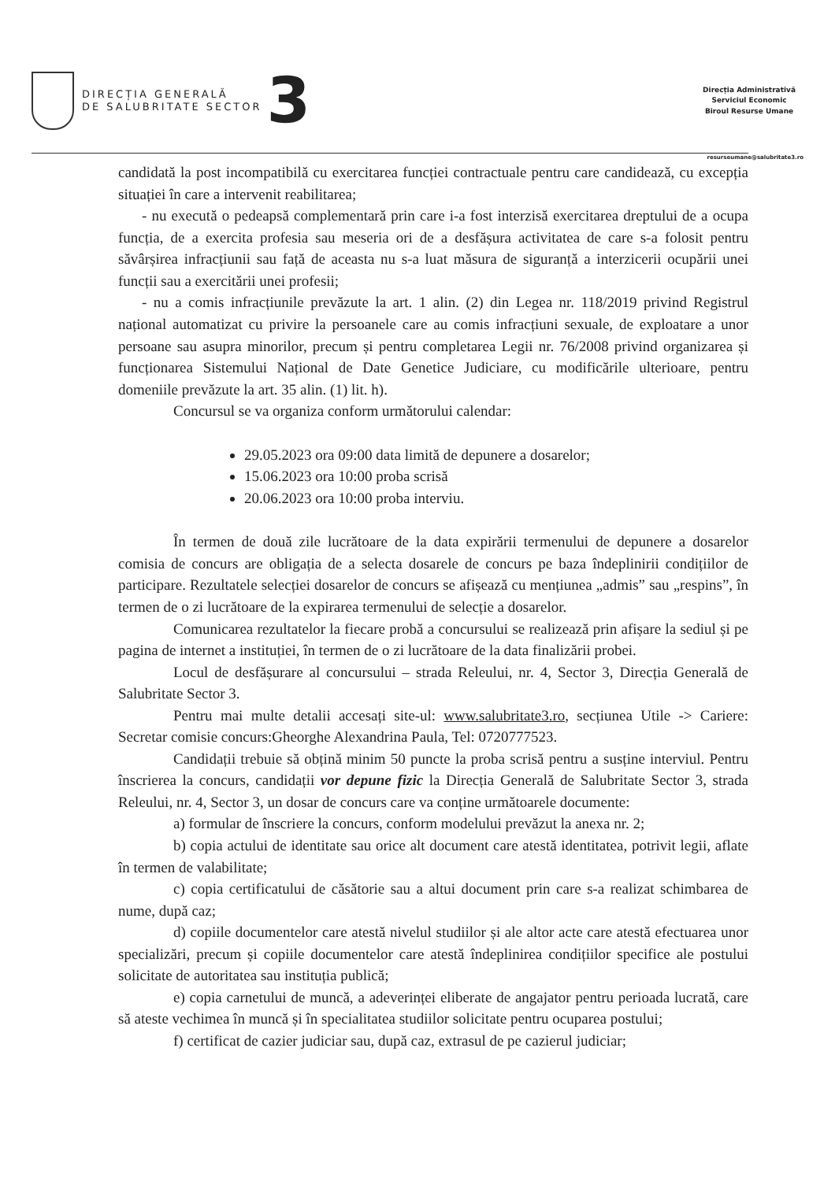DIRECȚIA GENERALĂ
DE SALUBRITATE SECTOR
3
Direcția Administrativă
Serviciul Economic
Biroul Resurse Umane
resurseumane@salubritate3.ro
candidată la post incompatibilă cu exercitarea funcției contractuale pentru care candidează, cu excepția situației în care a intervenit reabilitarea;
- nu execută o pedeapsă complementară prin care i-a fost interzisă exercitarea dreptului de a ocupa funcția, de a exercita profesia sau meseria ori de a desfășura activitatea de care s-a folosit pentru săvârșirea infracțiunii sau față de aceasta nu s-a luat măsura de siguranță a interzicerii ocupării unei funcții sau a exercitării unei profesii;
- nu a comis infracțiunile prevăzute la art. 1 alin. (2) din Legea nr. 118/2019 privind Registrul național automatizat cu privire la persoanele care au comis infracțiuni sexuale, de exploatare a unor persoane sau asupra minorilor, precum și pentru completarea Legii nr. 76/2008 privind organizarea și funcționarea Sistemului Național de Date Genetice Judiciare, cu modificările ulterioare, pentru domeniile prevăzute la art. 35 alin. (1) lit. h).
Concursul se va organiza conform următorului calendar:
29.05.2023 ora 09:00 data limită de depunere a dosarelor;
15.06.2023 ora 10:00 proba scrisă
20.06.2023 ora 10:00 proba interviu.
În termen de două zile lucrătoare de la data expirării termenului de depunere a dosarelor comisia de concurs are obligația de a selecta dosarele de concurs pe baza îndeplinirii condițiilor de participare. Rezultatele selecției dosarelor de concurs se afișează cu mențiunea „admis” sau „respins”, în termen de o zi lucrătoare de la expirarea termenului de selecție a dosarelor.
Comunicarea rezultatelor la fiecare probă a concursului se realizează prin afișare la sediul și pe pagina de internet a instituției, în termen de o zi lucrătoare de la data finalizării probei.
Locul de desfășurare al concursului – strada Releului, nr. 4, Sector 3, Direcția Generală de Salubritate Sector 3.
Pentru mai multe detalii accesați site-ul: www.salubritate3.ro, secțiunea Utile -> Cariere: Secretar comisie concurs:Gheorghe Alexandrina Paula, Tel: 0720777523.
Candidații trebuie să obțină minim 50 puncte la proba scrisă pentru a susține interviul. Pentru înscrierea la concurs, candidații vor depune fizic la Direcția Generală de Salubritate Sector 3, strada Releului, nr. 4, Sector 3, un dosar de concurs care va conține următoarele documente:
a) formular de înscriere la concurs, conform modelului prevăzut la anexa nr. 2;
b) copia actului de identitate sau orice alt document care atestă identitatea, potrivit legii, aflate în termen de valabilitate;
c) copia certificatului de căsătorie sau a altui document prin care s-a realizat schimbarea de nume, după caz;
d) copiile documentelor care atestă nivelul studiilor și ale altor acte care atestă efectuarea unor specializări, precum și copiile documentelor care atestă îndeplinirea condițiilor specifice ale postului solicitate de autoritatea sau instituția publică;
e) copia carnetului de muncă, a adeverinței eliberate de angajator pentru perioada lucrată, care să ateste vechimea în muncă și în specialitatea studiilor solicitate pentru ocuparea postului;
f) certificat de cazier judiciar sau, după caz, extrasul de pe cazierul judiciar;